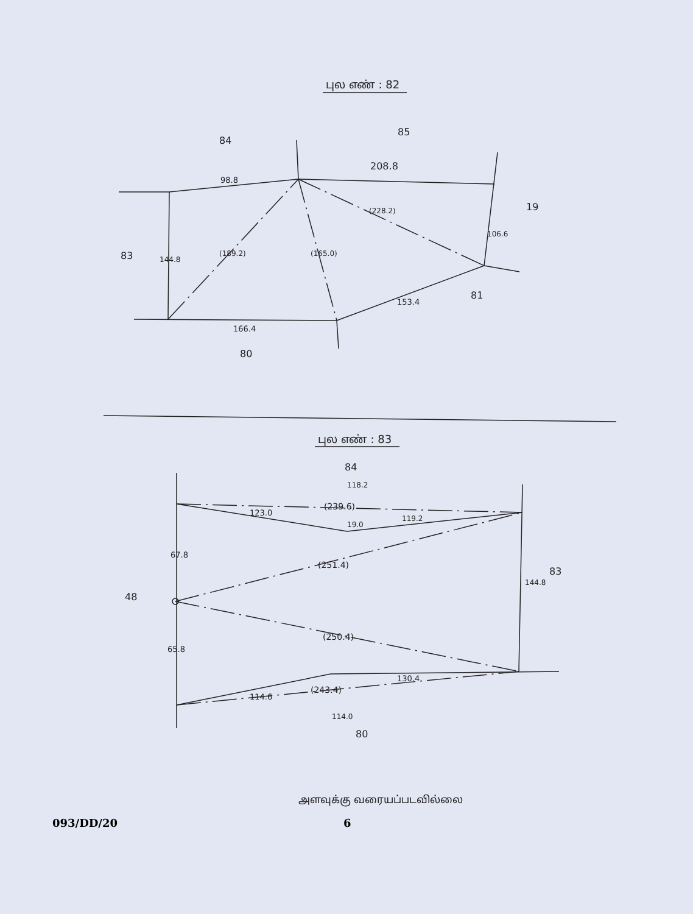புல எண் : 82
84
85
208.8
98.8
19
83
144.8
(189.2)
(165.0)
(228.2)
106.6
153.4
81
166.4
80
புல எண் : 83
84
118.2
(239.6)
123.0
119.2
19.0
67.8
(251.4)
83
144.8
48
(250.4)
65.8
130.4
(243.4)
114.6
114.0
80
அளவுக்கு வரையப்படவில்லை
093/DD/20 6